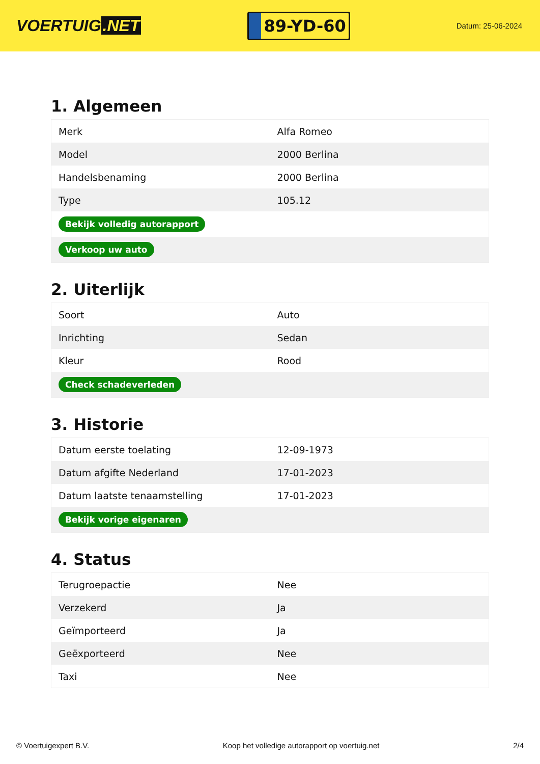VOERTUIG.NET
89-YD-60
Datum: 25-06-2024
1. Algemeen
| Merk | Alfa Romeo |
| Model | 2000 Berlina |
| Handelsbenaming | 2000 Berlina |
| Type | 105.12 |
| Bekijk volledig autorapport | |
| Verkoop uw auto | |
2. Uiterlijk
| Soort | Auto |
| Inrichting | Sedan |
| Kleur | Rood |
| Check schadeverleden | |
3. Historie
| Datum eerste toelating | 12-09-1973 |
| Datum afgifte Nederland | 17-01-2023 |
| Datum laatste tenaamstelling | 17-01-2023 |
| Bekijk vorige eigenaren | |
4. Status
| Terugroepactie | Nee |
| Verzekerd | Ja |
| Geïmporteerd | Ja |
| Geëxporteerd | Nee |
| Taxi | Nee |
© Voertuigexpert B.V. Koop het volledige autorapport op voertuig.net 2/4